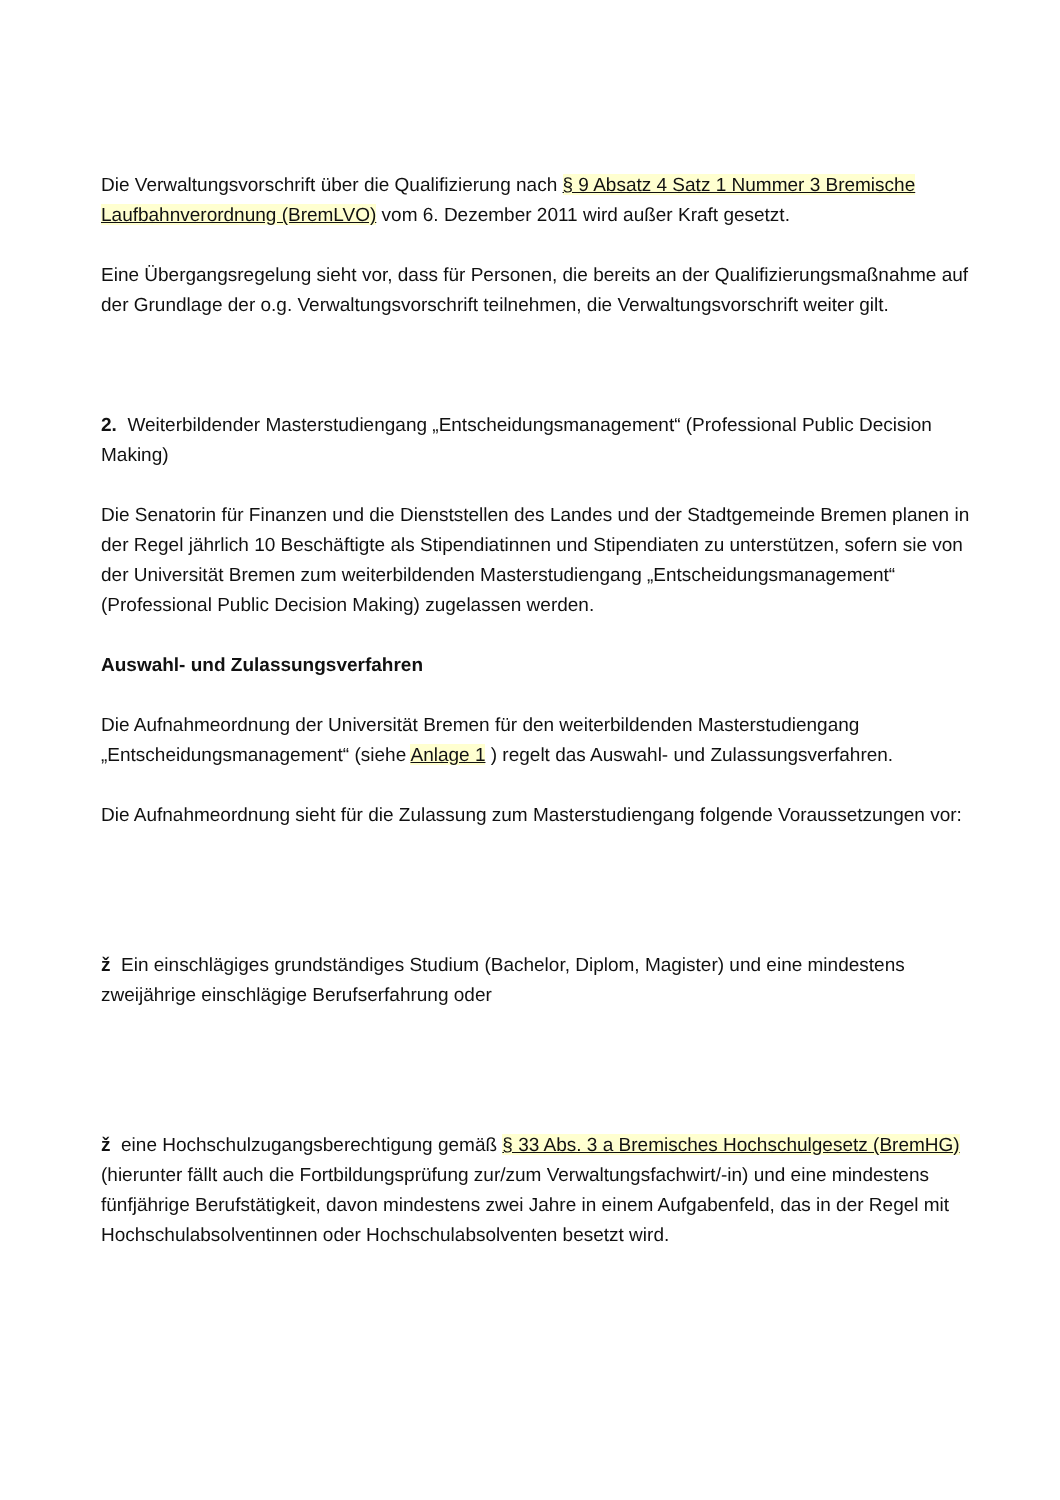Die Verwaltungsvorschrift über die Qualifizierung nach § 9 Absatz 4 Satz 1 Nummer 3 Bremische Laufbahnverordnung (BremLVO) vom 6. Dezember 2011 wird außer Kraft gesetzt.
Eine Übergangsregelung sieht vor, dass für Personen, die bereits an der Qualifizierungsmaßnahme auf der Grundlage der o.g. Verwaltungsvorschrift teilnehmen, die Verwaltungsvorschrift weiter gilt.
2. Weiterbildender Masterstudiengang „Entscheidungsmanagement“ (Professional Public Decision Making)
Die Senatorin für Finanzen und die Dienststellen des Landes und der Stadtgemeinde Bremen planen in der Regel jährlich 10 Beschäftigte als Stipendiatinnen und Stipendiaten zu unterstützen, sofern sie von der Universität Bremen zum weiterbildenden Masterstudiengang „Entscheidungsmanagement“ (Professional Public Decision Making) zugelassen werden.
Auswahl- und Zulassungsverfahren
Die Aufnahmeordnung der Universität Bremen für den weiterbildenden Masterstudiengang „Entscheidungsmanagement“ (siehe Anlage 1 ) regelt das Auswahl- und Zulassungsverfahren.
Die Aufnahmeordnung sieht für die Zulassung zum Masterstudiengang folgende Voraussetzungen vor:
ž Ein einschlägiges grundständiges Studium (Bachelor, Diplom, Magister) und eine mindestens zweijährige einschlägige Berufserfahrung oder
ž eine Hochschulzugangsberechtigung gemäß § 33 Abs. 3 a Bremisches Hochschulgesetz (BremHG) (hierunter fällt auch die Fortbildungsprüfung zur/zum Verwaltungsfachwirt/-in) und eine mindestens fünfjährige Berufstätigkeit, davon mindestens zwei Jahre in einem Aufgabenfeld, das in der Regel mit Hochschulabsolventinnen oder Hochschulabsolventen besetzt wird.